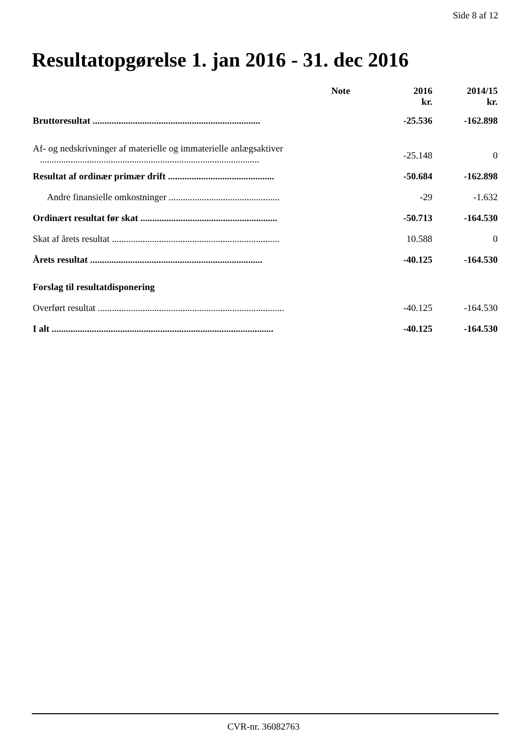Side 8 af 12
Resultatopgørelse 1. jan 2016 - 31. dec 2016
| | Note | 2016 kr. | 2014/15 kr. |
| --- | --- | --- | --- |
| Bruttoresultat ....................................................................... | | -25.536 | -162.898 |
| Af- og nedskrivninger af materielle og immaterielle anlægsaktiver ............................................................................................. | | -25.148 | 0 |
| Resultat af ordinær primær drift ............................................. | | -50.684 | -162.898 |
| Andre finansielle omkostninger ............................................... | | -29 | -1.632 |
| Ordinært resultat før skat .......................................................... | | -50.713 | -164.530 |
| Skat af årets resultat ....................................................................... | | 10.588 | 0 |
| Årets resultat ......................................................................... | | -40.125 | -164.530 |
| Forslag til resultatdisponering | | | |
| Overført resultat ............................................................................... | | -40.125 | -164.530 |
| I alt .............................................................................................. | | -40.125 | -164.530 |
CVR-nr. 36082763